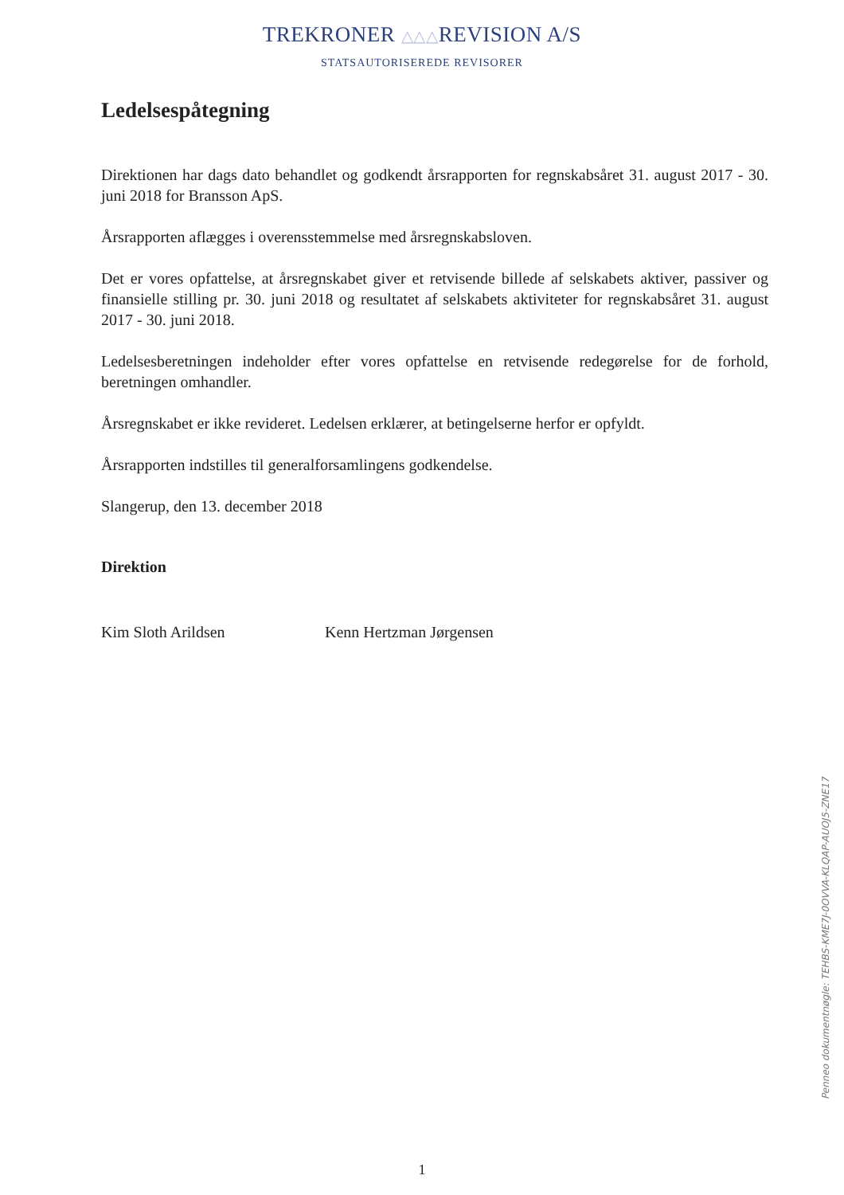TREKRONER △△△ REVISION A/S
STATSAUTORISEREDE REVISORER
Ledelsespåtegning
Direktionen har dags dato behandlet og godkendt årsrapporten for regnskabsåret 31. august 2017 - 30. juni 2018 for Bransson ApS.
Årsrapporten aflægges i overensstemmelse med årsregnskabsloven.
Det er vores opfattelse, at årsregnskabet giver et retvisende billede af selskabets aktiver, passiver og finansielle stilling pr. 30. juni 2018 og resultatet af selskabets aktiviteter for regnskabsåret 31. august 2017 - 30. juni 2018.
Ledelsesberetningen indeholder efter vores opfattelse en retvisende redegørelse for de forhold, beretningen omhandler.
Årsregnskabet er ikke revideret. Ledelsen erklærer, at betingelserne herfor er opfyldt.
Årsrapporten indstilles til generalforsamlingens godkendelse.
Slangerup, den 13. december 2018
Direktion
Kim Sloth Arildsen Kenn Hertzman Jørgensen
Penneo dokumentnøgle: TEHBS-KME7J-0OVVA-KLQAP-AUOJ5-ZNE17
1